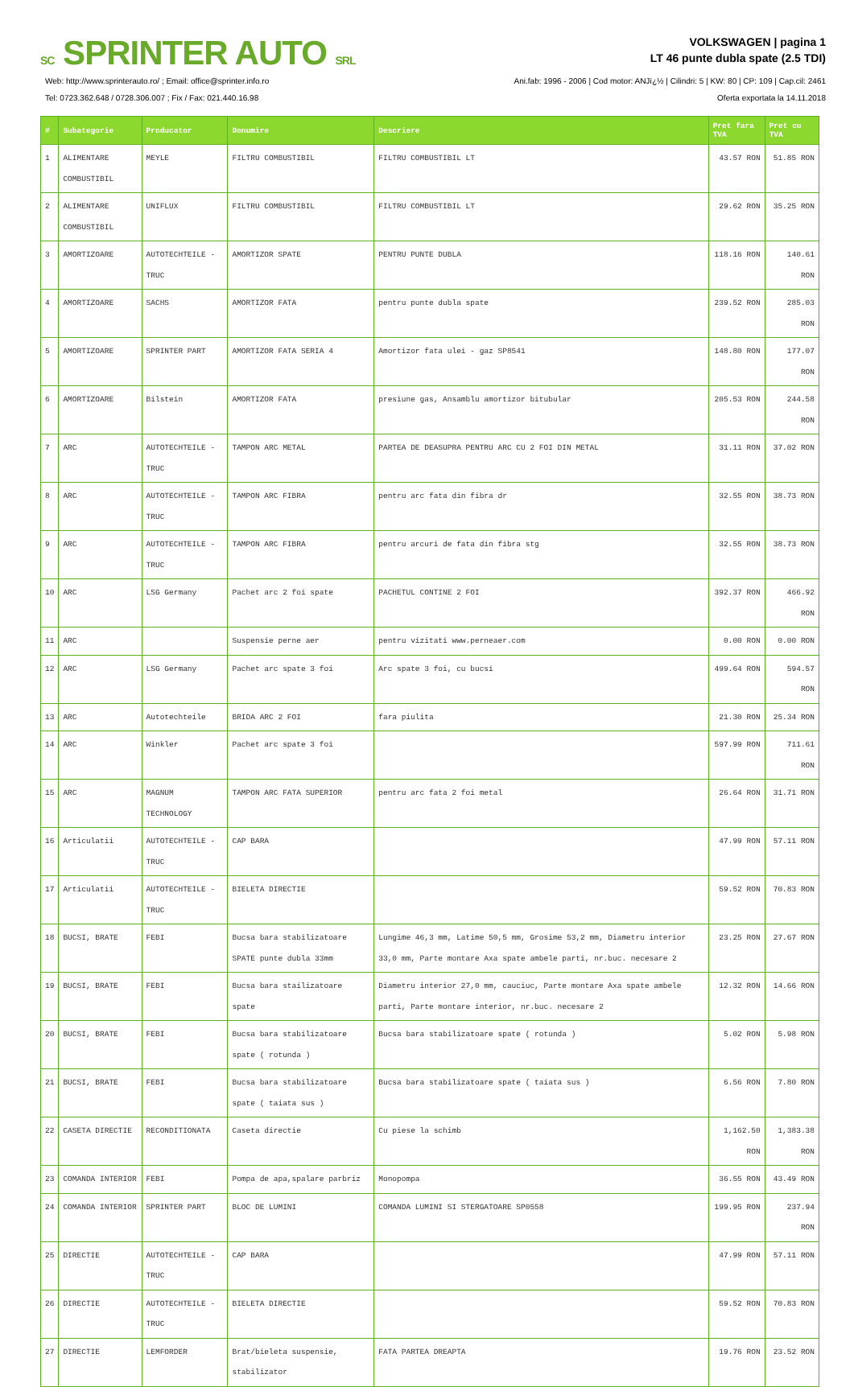SC SPRINTER AUTO SRL
VOLKSWAGEN | pagina 1
LT 46 punte dubla spate (2.5 TDI)
Web: http://www.sprinterauto.ro/ ; Email: office@sprinter.info.ro
Tel: 0723.362.648 / 0728.306.007 ; Fix / Fax: 021.440.16.98
Ani.fab: 1996 - 2006 | Cod motor: ANJï¿½ | Cilindri: 5 | KW: 80 | CP: 109 | Cap.cil: 2461
Oferta exportata la 14.11.2018
| # | Subategorie | Producator | Denumire | Descriere | Pret fara TVA | Pret cu TVA |
| --- | --- | --- | --- | --- | --- | --- |
| 1 | ALIMENTARE COMBUSTIBIL | MEYLE | FILTRU COMBUSTIBIL | FILTRU COMBUSTIBIL LT | 43.57 RON | 51.85 RON |
| 2 | ALIMENTARE COMBUSTIBIL | UNIFLUX | FILTRU COMBUSTIBIL | FILTRU COMBUSTIBIL LT | 29.62 RON | 35.25 RON |
| 3 | AMORTIZOARE | AUTOTECHTEILE - TRUC | AMORTIZOR SPATE | PENTRU PUNTE DUBLA | 118.16 RON | 140.61 RON |
| 4 | AMORTIZOARE | SACHS | AMORTIZOR FATA | pentru punte dubla spate | 239.52 RON | 285.03 RON |
| 5 | AMORTIZOARE | SPRINTER PART | AMORTIZOR FATA SERIA 4 | Amortizor fata ulei - gaz SP8541 | 148.80 RON | 177.07 RON |
| 6 | AMORTIZOARE | Bilstein | AMORTIZOR FATA | presiune gas, Ansamblu amortizor bitubular | 205.53 RON | 244.58 RON |
| 7 | ARC | AUTOTECHTEILE - TRUC | TAMPON ARC METAL | PARTEA DE DEASUPRA PENTRU ARC CU 2 FOI DIN METAL | 31.11 RON | 37.02 RON |
| 8 | ARC | AUTOTECHTEILE - TRUC | TAMPON ARC FIBRA | pentru arc fata din fibra dr | 32.55 RON | 38.73 RON |
| 9 | ARC | AUTOTECHTEILE - TRUC | TAMPON ARC FIBRA | pentru arcuri de fata din fibra stg | 32.55 RON | 38.73 RON |
| 10 | ARC | LSG Germany | Pachet arc 2 foi spate | PACHETUL CONTINE 2 FOI | 392.37 RON | 466.92 RON |
| 11 | ARC | | Suspensie perne aer | pentru vizitati www.perneaer.com | 0.00 RON | 0.00 RON |
| 12 | ARC | LSG Germany | Pachet arc spate 3 foi | Arc spate 3 foi, cu bucsi | 499.64 RON | 594.57 RON |
| 13 | ARC | Autotechteile | BRIDA ARC 2 FOI | fara piulita | 21.30 RON | 25.34 RON |
| 14 | ARC | Winkler | Pachet arc spate 3 foi | | 597.99 RON | 711.61 RON |
| 15 | ARC | MAGNUM TECHNOLOGY | TAMPON ARC FATA SUPERIOR | pentru arc fata 2 foi metal | 26.64 RON | 31.71 RON |
| 16 | Articulatii | AUTOTECHTEILE - TRUC | CAP BARA | | 47.99 RON | 57.11 RON |
| 17 | Articulatii | AUTOTECHTEILE - TRUC | BIELETA DIRECTIE | | 59.52 RON | 70.83 RON |
| 18 | BUCSI, BRATE | FEBI | Bucsa bara stabilizatoare SPATE punte dubla 33mm | Lungime 46,3 mm, Latime 50,5 mm, Grosime 53,2 mm, Diametru interior 33,0 mm, Parte montare Axa spate ambele parti, nr.buc. necesare 2 | 23.25 RON | 27.67 RON |
| 19 | BUCSI, BRATE | FEBI | Bucsa bara stailizatoare spate | Diametru interior 27,0 mm, cauciuc, Parte montare Axa spate ambele parti, Parte montare interior, nr.buc. necesare 2 | 12.32 RON | 14.66 RON |
| 20 | BUCSI, BRATE | FEBI | Bucsa bara stabilizatoare spate ( rotunda ) | Bucsa bara stabilizatoare spate ( rotunda ) | 5.02 RON | 5.98 RON |
| 21 | BUCSI, BRATE | FEBI | Bucsa bara stabilizatoare spate ( taiata sus ) | Bucsa bara stabilizatoare spate ( taiata sus ) | 6.56 RON | 7.80 RON |
| 22 | CASETA DIRECTIE | RECONDITIONATA | Caseta directie | Cu piese la schimb | 1,162.50 RON | 1,383.38 RON |
| 23 | COMANDA INTERIOR | FEBI | Pompa de apa,spalare parbriz | Monopompa | 36.55 RON | 43.49 RON |
| 24 | COMANDA INTERIOR | SPRINTER PART | BLOC DE LUMINI | COMANDA LUMINI SI STERGATOARE SP0558 | 199.95 RON | 237.94 RON |
| 25 | DIRECTIE | AUTOTECHTEILE - TRUC | CAP BARA | | 47.99 RON | 57.11 RON |
| 26 | DIRECTIE | AUTOTECHTEILE - TRUC | BIELETA DIRECTIE | | 59.52 RON | 70.83 RON |
| 27 | DIRECTIE | LEMFORDER | Brat/bieleta suspensie, stabilizator | FATA PARTEA DREAPTA | 19.76 RON | 23.52 RON |